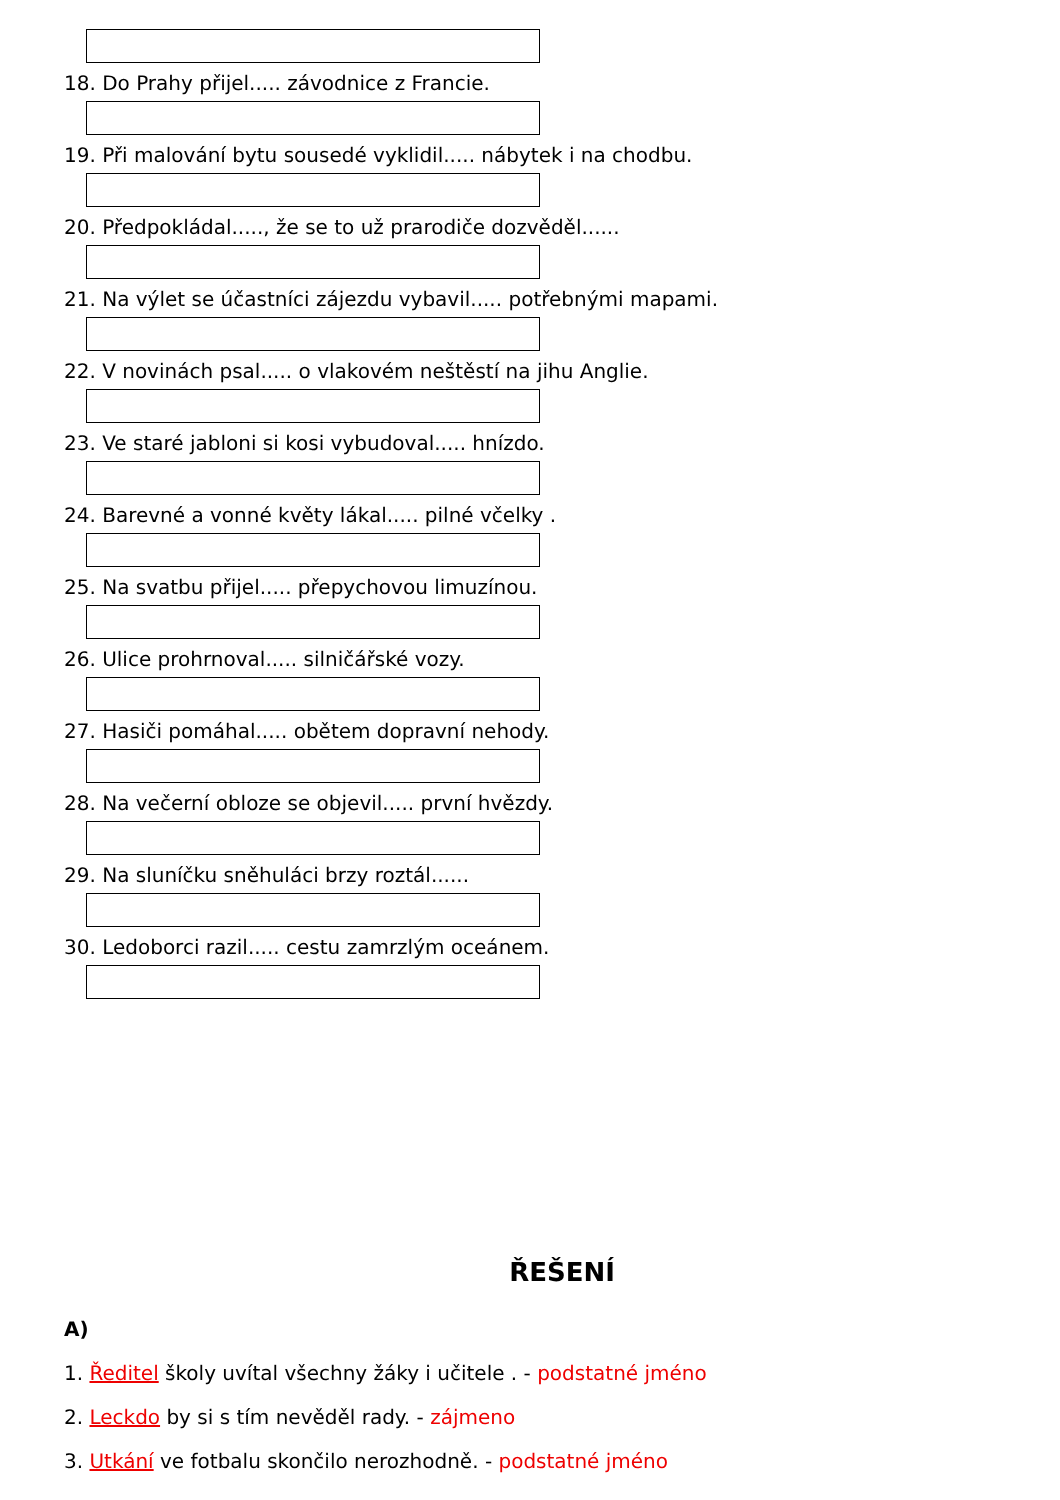18. Do Prahy přijel..... závodnice z Francie.
19. Při malování bytu sousedé vyklidil..... nábytek i na chodbu.
20. Předpokládal....., že se to už prarodiče dozvěděl......
21. Na výlet se účastníci zájezdu vybavil..... potřebnými mapami.
22. V novinách psal..... o vlakovém neštěstí na jihu Anglie.
23. Ve staré jabloni si kosi vybudoval..... hnízdo.
24. Barevné a vonné květy lákal..... pilné včelky .
25. Na svatbu přijel..... přepychovou limuzínou.
26. Ulice prohrnoval..... silničářské vozy.
27. Hasiči pomáhal..... obětem dopravní nehody.
28. Na večerní obloze se objevil..... první hvězdy.
29. Na sluníčku sněhuláci brzy roztál......
30. Ledoborci razil..... cestu zamrzlým oceánem.
ŘEŠENÍ
A)
1. Ředitel školy uvítal všechny žáky i učitele . - podstatné jméno
2. Leckdo by si s tím nevěděl rady. - zájmeno
3. Utkání ve fotbalu skončilo nerozhodně. - podstatné jméno